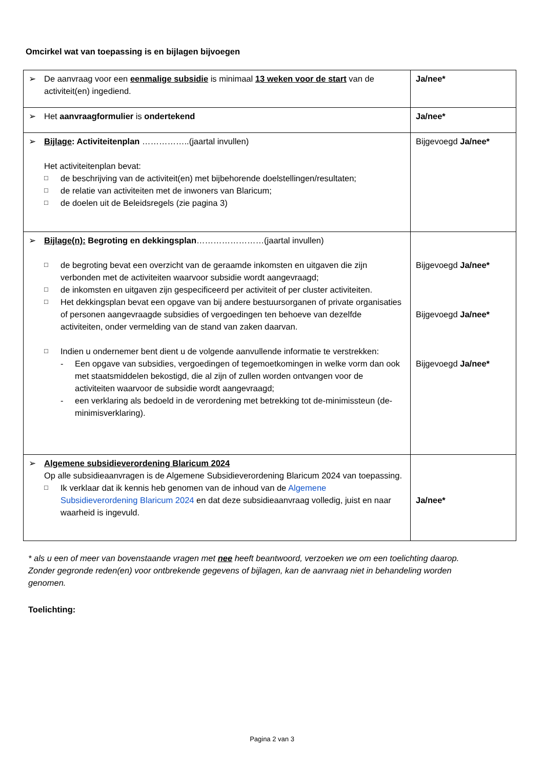Omcirkel wat van toepassing is en bijlagen bijvoegen
| ➢ De aanvraag voor een eenmalige subsidie is minimaal 13 weken voor de start van de activiteit(en) ingediend. | Ja/nee* |
| ➢ Het aanvraagformulier is ondertekend | Ja/nee* |
| ➢ Bijlage : Activiteitenplan ……………..(jaartal invullen) Het activiteitenplan bevat: □ de beschrijving van de activiteit(en) met bijbehorende doelstellingen/resultaten; □ de relatie van activiteiten met de inwoners van Blaricum; □ de doelen uit de Beleidsregels (zie pagina 3) | Bijgevoegd Ja/nee* |
| ➢ Bijlage(n): Begroting en dekkingsplan ……………………(jaartal invullen) □ de begroting bevat een overzicht van de geraamde inkomsten en uitgaven die zijn verbonden met de activiteiten waarvoor subsidie wordt aangevraagd; □ de inkomsten en uitgaven zijn gespecificeerd per activiteit of per cluster activiteiten. □ Het dekkingsplan bevat een opgave van bij andere bestuursorganen of private organisaties of personen aangevraagde subsidies of vergoedingen ten behoeve van dezelfde activiteiten, onder vermelding van de stand van zaken daarvan. □ Indien u ondernemer bent dient u de volgende aanvullende informatie te verstrekken: - Een opgave van subsidies, vergoedingen of tegemoetkomingen in welke vorm dan ook met staatsmiddelen bekostigd, die al zijn of zullen worden ontvangen voor de activiteiten waarvoor de subsidie wordt aangevraagd; - een verklaring als bedoeld in de verordening met betrekking tot de-minimissteun (de-minimisverklaring). | Bijgevoegd Ja/nee* Bijgevoegd Ja/nee* Bijgevoegd Ja/nee* |
| ➢ Algemene subsidieverordening Blaricum 2024 Op alle subsidieaanvragen is de Algemene Subsidieverordening Blaricum 2024 van toepassing. □ Ik verklaar dat ik kennis heb genomen van de inhoud van de Algemene Subsidieverordening Blaricum 2024 en dat deze subsidieaanvraag volledig, juist en naar waarheid is ingevuld. | Ja/nee* |
* als u een of meer van bovenstaande vragen met nee heeft beantwoord, verzoeken we om een toelichting daarop. Zonder gegronde reden(en) voor ontbrekende gegevens of bijlagen, kan de aanvraag niet in behandeling worden genomen.
Toelichting:
Pagina 2 van 3